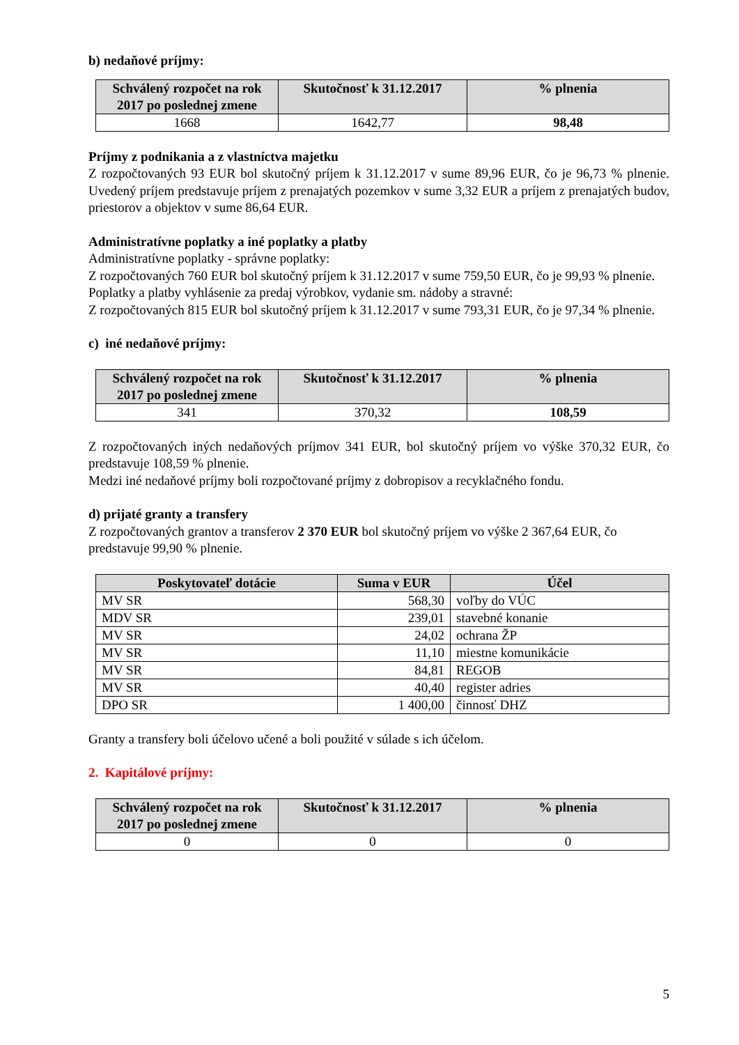b) nedaňové príjmy:
| Schválený rozpočet na rok 2017 po poslednej zmene | Skutočnosť k 31.12.2017 | % plnenia |
| --- | --- | --- |
| 1668 | 1642,77 | 98,48 |
Príjmy z podnikania a z vlastníctva majetku
Z rozpočtovaných 93 EUR bol skutočný príjem k 31.12.2017 v sume 89,96 EUR, čo je 96,73 % plnenie. Uvedený príjem predstavuje príjem z prenajatých pozemkov v sume 3,32 EUR a príjem z prenajatých budov, priestorov a objektov v sume 86,64 EUR.
Administratívne poplatky a iné poplatky a platby
Administratívne poplatky - správne poplatky:
Z rozpočtovaných 760 EUR bol skutočný príjem k 31.12.2017 v sume 759,50 EUR, čo je 99,93 % plnenie.
Poplatky a platby vyhlásenie za predaj výrobkov, vydanie sm. nádoby a stravné:
Z rozpočtovaných 815 EUR bol skutočný príjem k 31.12.2017 v sume 793,31 EUR, čo je 97,34 % plnenie.
c) iné nedaňové príjmy:
| Schválený rozpočet na rok 2017 po poslednej zmene | Skutočnosť k 31.12.2017 | % plnenia |
| --- | --- | --- |
| 341 | 370,32 | 108,59 |
Z rozpočtovaných iných nedaňových príjmov 341 EUR, bol skutočný príjem vo výške 370,32 EUR, čo predstavuje 108,59 % plnenie.
Medzi iné nedaňové príjmy boli rozpočtované príjmy z dobropisov a recyklačného fondu.
d) prijaté granty a transfery
Z rozpočtovaných grantov a transferov 2 370 EUR bol skutočný príjem vo výške 2 367,64 EUR, čo predstavuje 99,90 % plnenie.
| Poskytovateľ dotácie | Suma v EUR | Účel |
| --- | --- | --- |
| MV SR | 568,30 | voľby do VÚC |
| MDV SR | 239,01 | stavebné konanie |
| MV SR | 24,02 | ochrana ŽP |
| MV SR | 11,10 | miestne komunikácie |
| MV SR | 84,81 | REGOB |
| MV SR | 40,40 | register adries |
| DPO SR | 1 400,00 | činnosť DHZ |
Granty a transfery boli účelovo učené a boli použité v súlade s ich účelom.
2. Kapitálové príjmy:
| Schválený rozpočet na rok 2017 po poslednej zmene | Skutočnosť k 31.12.2017 | % plnenia |
| --- | --- | --- |
| 0 | 0 | 0 |
5